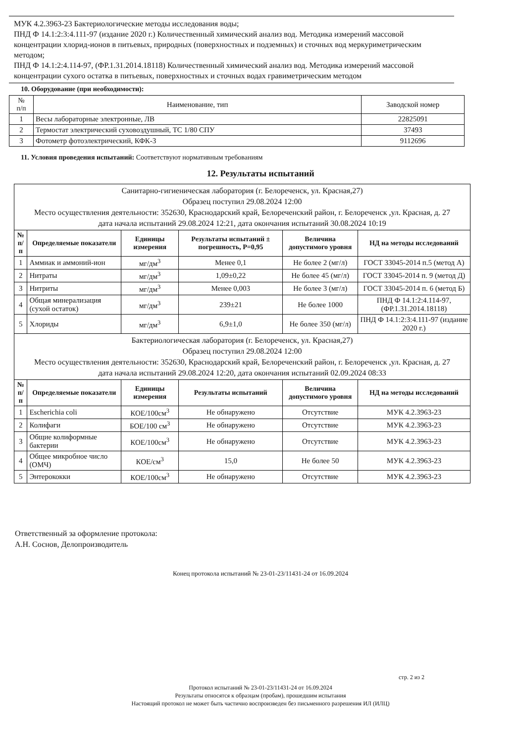МУК 4.2.3963-23 Бактериологические методы исследования воды;
ПНД Ф 14.1:2:3:4.111-97 (издание 2020 г.) Количественный химический анализ вод. Методика измерений массовой концентрации хлорид-ионов в питьевых, природных (поверхностных и подземных) и сточных вод меркуриметрическим методом;
ПНД Ф 14.1:2:4.114-97, (ФР.1.31.2014.18118) Количественный химический анализ вод. Методика измерений массовой концентрации сухого остатка в питьевых, поверхностных и сточных водах гравиметрическим методом
10. Оборудование (при необходимости):
| № п/п | Наименование, тип | Заводской номер |
| 1 | Весы лабораторные электронные, ЛВ | 22825091 |
| 2 | Термостат электрический суховоздушный, ТС 1/80 СПУ | 37493 |
| 3 | Фотометр фотоэлектрический, КФК-3 | 9112696 |
11. Условия проведения испытаний: Соответствуют нормативным требованиям
12. Результаты испытаний
| Санитарно-гигиеническая лаборатория (г. Белореченск, ул. Красная,27) Образец поступил 29.08.2024 12:00 Место осуществления деятельности: 352630, Краснодарский край, Белореченский район, г. Белореченск ,ул. Красная, д. 27 дата начала испытаний 29.08.2024 12:21, дата окончания испытаний 30.08.2024 10:19 | | | | | |
| № п/п | Определяемые показатели | Единицы измерения | Результаты испытаний ± погрешность, Р=0,95 | Величина допустимого уровня | НД на методы исследований |
| 1 | Аммиак и аммоний-ион | мг/дм<sup>3</sup> | Менее 0,1 | Не более 2 (мг/л) | ГОСТ 33045-2014 п.5 (метод А) |
| 2 | Нитраты | мг/дм<sup>3</sup> | 1,09±0,22 | Не более 45 (мг/л) | ГОСТ 33045-2014 п. 9 (метод Д) |
| 3 | Нитриты | мг/дм<sup>3</sup> | Менее 0,003 | Не более 3 (мг/л) | ГОСТ 33045-2014 п. 6 (метод Б) |
| 4 | Общая минерализация (сухой остаток) | мг/дм<sup>3</sup> | 239±21 | Не более 1000 | ПНД Ф 14.1:2:4.114-97, (ФР.1.31.2014.18118) |
| 5 | Хлориды | мг/дм<sup>3</sup> | 6,9±1,0 | Не более 350 (мг/л) | ПНД Ф 14.1:2:3:4.111-97 (издание 2020 г.) |
| Бактериологическая лаборатория (г. Белореченск, ул. Красная,27) Образец поступил 29.08.2024 12:00 Место осуществления деятельности: 352630, Краснодарский край, Белореченский район, г. Белореченск ,ул. Красная, д. 27 дата начала испытаний 29.08.2024 12:20, дата окончания испытаний 02.09.2024 08:33 | | | | | |
| № п/п | Определяемые показатели | Единицы измерения | Результаты испытаний | Величина допустимого уровня | НД на методы исследований |
| 1 | Escherichia coli | КОЕ/100см<sup>3</sup> | Не обнаружено | Отсутствие | МУК 4.2.3963-23 |
| 2 | Колифаги | БОЕ/100 см<sup>3</sup> | Не обнаружено | Отсутствие | МУК 4.2.3963-23 |
| 3 | Общие колиформные бактерии | КОЕ/100см<sup>3</sup> | Не обнаружено | Отсутствие | МУК 4.2.3963-23 |
| 4 | Общее микробное число (ОМЧ) | КОЕ/см<sup>3</sup> | 15,0 | Не более 50 | МУК 4.2.3963-23 |
| 5 | Энтерококки | КОЕ/100см<sup>3</sup> | Не обнаружено | Отсутствие | МУК 4.2.3963-23 |
Ответственный за оформление протокола:
А.Н. Соснов, Делопроизводитель
Конец протокола испытаний № 23-01-23/11431-24 от 16.09.2024
стр. 2 из 2
Протокол испытаний № 23-01-23/11431-24 от 16.09.2024
Результаты относятся к образцам (пробам), прошедшим испытания
Настоящий протокол не может быть частично воспроизведен без письменного разрешения ИЛ (ИЛЦ)